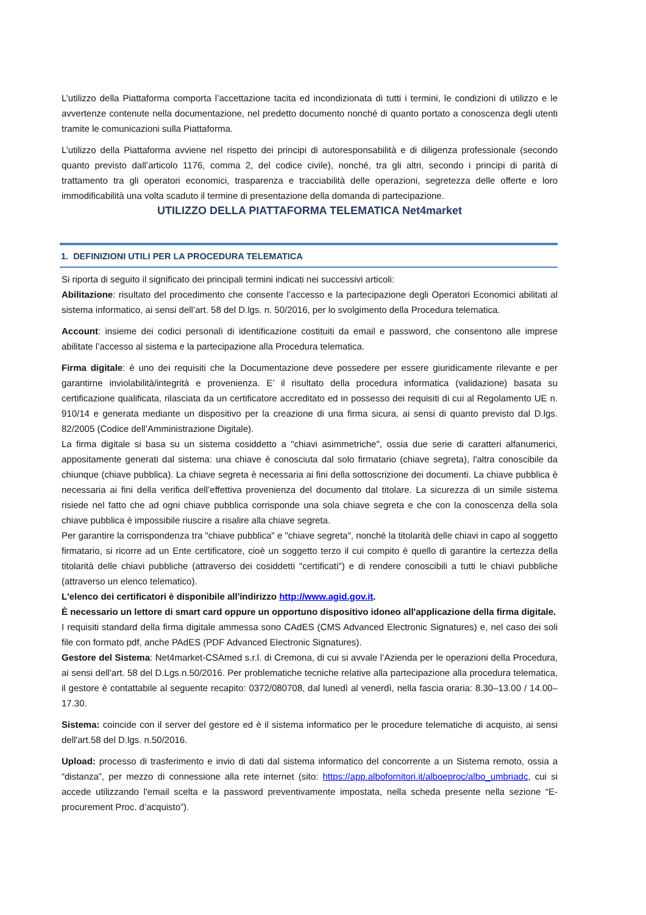L’utilizzo della Piattaforma comporta l’accettazione tacita ed incondizionata di tutti i termini, le condizioni di utilizzo e le avvertenze contenute nella documentazione, nel predetto documento nonché di quanto portato a conoscenza degli utenti tramite le comunicazioni sulla Piattaforma.
L’utilizzo della Piattaforma avviene nel rispetto dei principi di autoresponsabilità e di diligenza professionale (secondo quanto previsto dall’articolo 1176, comma 2, del codice civile), nonché, tra gli altri, secondo i principi di parità di trattamento tra gli operatori economici, trasparenza e tracciabilità delle operazioni, segretezza delle offerte e loro immodificabilità una volta scaduto il termine di presentazione della domanda di partecipazione.
UTILIZZO DELLA PIATTAFORMA TELEMATICA Net4market
1. DEFINIZIONI UTILI PER LA PROCEDURA TELEMATICA
Si riporta di seguito il significato dei principali termini indicati nei successivi articoli:
Abilitazione: risultato del procedimento che consente l’accesso e la partecipazione degli Operatori Economici abilitati al sistema informatico, ai sensi dell’art. 58 del D.lgs. n. 50/2016, per lo svolgimento della Procedura telematica.
Account: insieme dei codici personali di identificazione costituiti da email e password, che consentono alle imprese abilitate l’accesso al sistema e la partecipazione alla Procedura telematica.
Firma digitale: è uno dei requisiti che la Documentazione deve possedere per essere giuridicamente rilevante e per garantirne inviolabilità/integrità e provenienza. E’ il risultato della procedura informatica (validazione) basata su certificazione qualificata, rilasciata da un certificatore accreditato ed in possesso dei requisiti di cui al Regolamento UE n. 910/14 e generata mediante un dispositivo per la creazione di una firma sicura, ai sensi di quanto previsto dal D.lgs. 82/2005 (Codice dell’Amministrazione Digitale).
La firma digitale si basa su un sistema cosiddetto a "chiavi asimmetriche", ossia due serie di caratteri alfanumerici, appositamente generati dal sistema: una chiave è conosciuta dal solo firmatario (chiave segreta), l'altra conoscibile da chiunque (chiave pubblica). La chiave segreta è necessaria ai fini della sottoscrizione dei documenti. La chiave pubblica è necessaria ai fini della verifica dell’effettiva provenienza del documento dal titolare. La sicurezza di un simile sistema risiede nel fatto che ad ogni chiave pubblica corrisponde una sola chiave segreta e che con la conoscenza della sola chiave pubblica è impossibile riuscire a risalire alla chiave segreta.
Per garantire la corrispondenza tra "chiave pubblica" e "chiave segreta", nonché la titolarità delle chiavi in capo al soggetto firmatario, si ricorre ad un Ente certificatore, cioè un soggetto terzo il cui compito è quello di garantire la certezza della titolarità delle chiavi pubbliche (attraverso dei cosiddetti "certificati") e di rendere conoscibili a tutti le chiavi pubbliche (attraverso un elenco telematico).
L'elenco dei certificatori è disponibile all'indirizzo http://www.agid.gov.it.
È necessario un lettore di smart card oppure un opportuno dispositivo idoneo all'applicazione della firma digitale.
I requisiti standard della firma digitale ammessa sono CAdES (CMS Advanced Electronic Signatures) e, nel caso dei soli file con formato pdf, anche PAdES (PDF Advanced Electronic Signatures).
Gestore del Sistema: Net4market-CSAmed s.r.l. di Cremona, di cui si avvale l’Azienda per le operazioni della Procedura, ai sensi dell'art. 58 del D.Lgs.n.50/2016. Per problematiche tecniche relative alla partecipazione alla procedura telematica, il gestore è contattabile al seguente recapito: 0372/080708, dal lunedì al venerdì, nella fascia oraria: 8.30–13.00 / 14.00–17.30.
Sistema: coincide con il server del gestore ed è il sistema informatico per le procedure telematiche di acquisto, ai sensi dell'art.58 del D.lgs. n.50/2016.
Upload: processo di trasferimento e invio di dati dal sistema informatico del concorrente a un Sistema remoto, ossia a “distanza”, per mezzo di connessione alla rete internet (sito: https://app.albofornitori.it/alboeproc/albo_umbriadc, cui si accede utilizzando l'email scelta e la password preventivamente impostata, nella scheda presente nella sezione “E-procurement Proc. d’acquisto”).